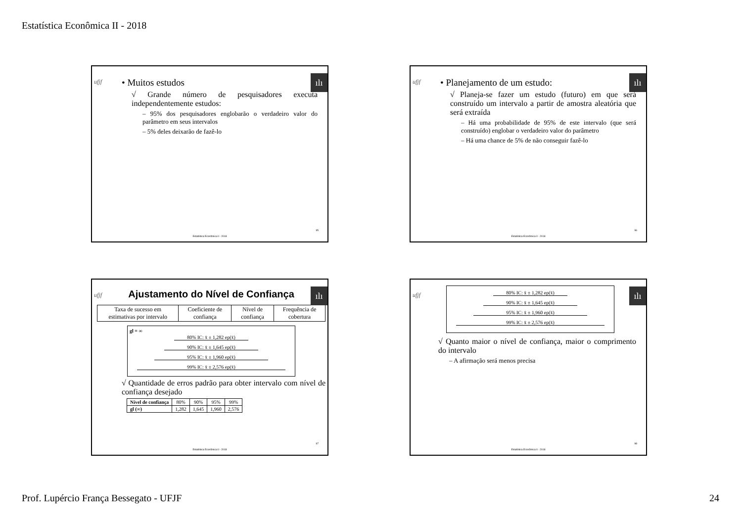Estatística Econômica II - 2018
ufjf ılı
• Muitos estudos
√ Grande número de pesquisadores executa independentemente estudos:
– 95% dos pesquisadores englobarão o verdadeiro valor do parâmetro em seus intervalos
– 5% deles deixarão de fazê-lo
95
Estatística Econômica II - 2018
ufjf ılı
• Planejamento de um estudo:
√ Planeja-se fazer um estudo (futuro) em que será construído um intervalo a partir de amostra aleatória que será extraída
– Há uma probabilidade de 95% de este intervalo (que será construído) englobar o verdadeiro valor do parâmetro
– Há uma chance de 5% de não conseguir fazê-lo
96
Estatística Econômica II - 2018
ufjf ılı
Ajustamento do Nível de Confiança
| Taxa de sucesso em estimativas por intervalo | Coeficiente de confiança | Nível de confiança | Frequência de cobertura |
gl = ∞
80% IC: x̄ ± 1,282 ep(x̄)
90% IC: x̄ ± 1,645 ep(x̄)
95% IC: x̄ ± 1,960 ep(x̄)
99% IC: x̄ ± 2,576 ep(x̄)
√ Quantidade de erros padrão para obter intervalo com nível de confiança desejado
| Nível de confiança | 80% | 90% | 95% | 99% |
| gl (∞) | 1,282 | 1,645 | 1,960 | 2,576 |
97
Estatística Econômica II - 2018
ufjf ılı
80% IC: x̄ ± 1,282 ep(x̄)
90% IC: x̄ ± 1,645 ep(x̄)
95% IC: x̄ ± 1,960 ep(x̄)
99% IC: x̄ ± 2,576 ep(x̄)
√ Quanto maior o nível de confiança, maior o comprimento do intervalo
– A afirmação será menos precisa
98
Estatística Econômica II - 2018
Prof. Lupércio França Bessegato - UFJF 24